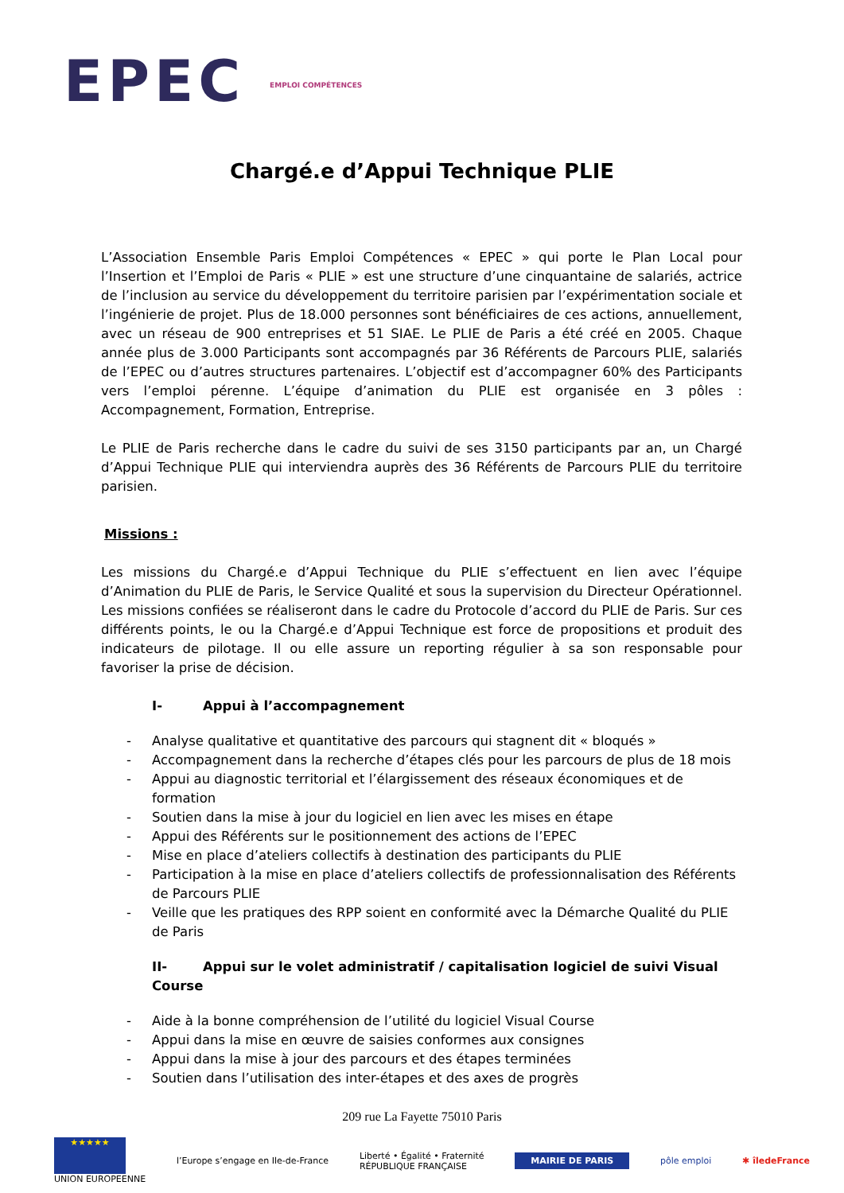EPEC EMPLOI COMPÉTENCES
Chargé.e d’Appui Technique PLIE
L’Association Ensemble Paris Emploi Compétences « EPEC » qui porte le Plan Local pour l’Insertion et l’Emploi de Paris « PLIE » est une structure d’une cinquantaine de salariés, actrice de l’inclusion au service du développement du territoire parisien par l’expérimentation sociale et l’ingénierie de projet. Plus de 18.000 personnes sont bénéficiaires de ces actions, annuellement, avec un réseau de 900 entreprises et 51 SIAE. Le PLIE de Paris a été créé en 2005. Chaque année plus de 3.000 Participants sont accompagnés par 36 Référents de Parcours PLIE, salariés de l’EPEC ou d’autres structures partenaires. L’objectif est d’accompagner 60% des Participants vers l’emploi pérenne. L’équipe d’animation du PLIE est organisée en 3 pôles : Accompagnement, Formation, Entreprise.
Le PLIE de Paris recherche dans le cadre du suivi de ses 3150 participants par an, un Chargé d’Appui Technique PLIE qui interviendra auprès des 36 Référents de Parcours PLIE du territoire parisien.
Missions :
Les missions du Chargé.e d’Appui Technique du PLIE s’effectuent en lien avec l’équipe d’Animation du PLIE de Paris, le Service Qualité et sous la supervision du Directeur Opérationnel. Les missions confiées se réaliseront dans le cadre du Protocole d’accord du PLIE de Paris. Sur ces différents points, le ou la Chargé.e d’Appui Technique est force de propositions et produit des indicateurs de pilotage. Il ou elle assure un reporting régulier à sa son responsable pour favoriser la prise de décision.
I- Appui à l’accompagnement
- Analyse qualitative et quantitative des parcours qui stagnent dit « bloqués »
- Accompagnement dans la recherche d’étapes clés pour les parcours de plus de 18 mois
- Appui au diagnostic territorial et l’élargissement des réseaux économiques et de formation
- Soutien dans la mise à jour du logiciel en lien avec les mises en étape
- Appui des Référents sur le positionnement des actions de l’EPEC
- Mise en place d’ateliers collectifs à destination des participants du PLIE
- Participation à la mise en place d’ateliers collectifs de professionnalisation des Référents de Parcours PLIE
- Veille que les pratiques des RPP soient en conformité avec la Démarche Qualité du PLIE de Paris
II- Appui sur le volet administratif / capitalisation logiciel de suivi Visual Course
- Aide à la bonne compréhension de l’utilité du logiciel Visual Course
- Appui dans la mise en œuvre de saisies conformes aux consignes
- Appui dans la mise à jour des parcours et des étapes terminées
- Soutien dans l’utilisation des inter-étapes et des axes de progrès
209 rue La Fayette 75010 Paris
★★★★★
UNION EUROPEENNE
l’Europe s’engage en Ile-de-France
Liberté • Égalité • Fraternité
RÉPUBLIQUE FRANÇAISE
MAIRIE DE PARIS
pôle emploi ✱ îledeFrance